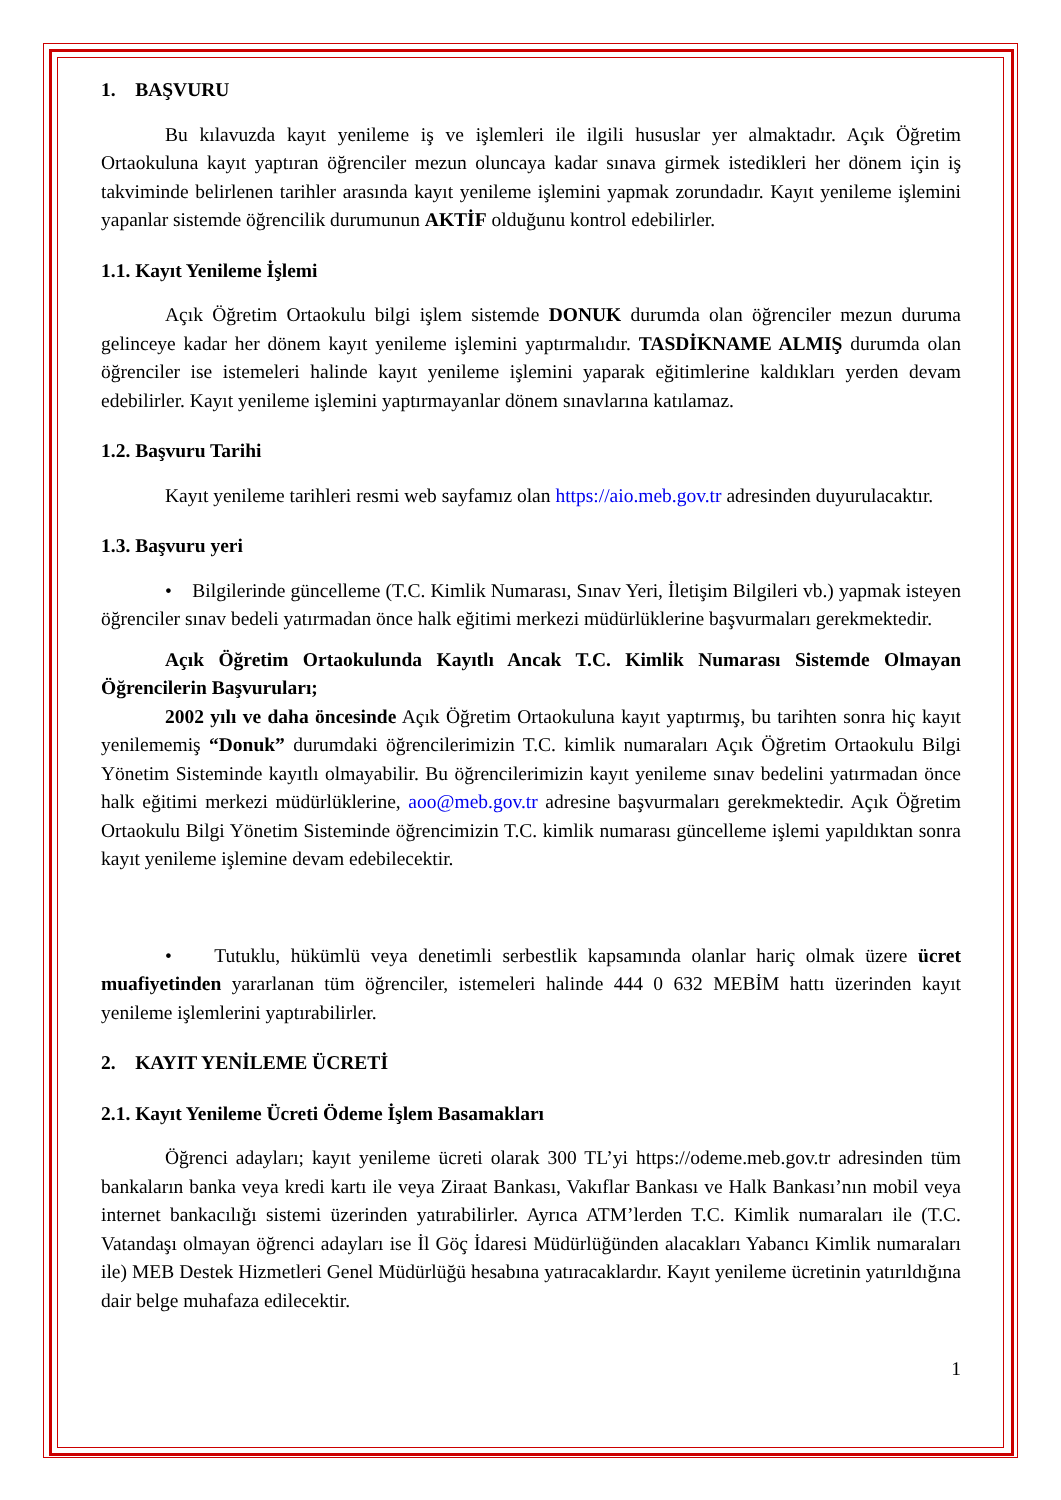1. BAŞVURU
Bu kılavuzda kayıt yenileme iş ve işlemleri ile ilgili hususlar yer almaktadır. Açık Öğretim Ortaokuluna kayıt yaptıran öğrenciler mezun oluncaya kadar sınava girmek istedikleri her dönem için iş takviminde belirlenen tarihler arasında kayıt yenileme işlemini yapmak zorundadır. Kayıt yenileme işlemini yapanlar sistemde öğrencilik durumunun AKTİF olduğunu kontrol edebilirler.
1.1. Kayıt Yenileme İşlemi
Açık Öğretim Ortaokulu bilgi işlem sistemde DONUK durumda olan öğrenciler mezun duruma gelinceye kadar her dönem kayıt yenileme işlemini yaptırmalıdır. TASDİKNAME ALMIŞ durumda olan öğrenciler ise istemeleri halinde kayıt yenileme işlemini yaparak eğitimlerine kaldıkları yerden devam edebilirler. Kayıt yenileme işlemini yaptırmayanlar dönem sınavlarına katılamaz.
1.2. Başvuru Tarihi
Kayıt yenileme tarihleri resmi web sayfamız olan https://aio.meb.gov.tr adresinden duyurulacaktır.
1.3. Başvuru yeri
• Bilgilerinde güncelleme (T.C. Kimlik Numarası, Sınav Yeri, İletişim Bilgileri vb.) yapmak isteyen öğrenciler sınav bedeli yatırmadan önce halk eğitimi merkezi müdürlüklerine başvurmaları gerekmektedir.
Açık Öğretim Ortaokulunda Kayıtlı Ancak T.C. Kimlik Numarası Sistemde Olmayan Öğrencilerin Başvuruları;
2002 yılı ve daha öncesinde Açık Öğretim Ortaokuluna kayıt yaptırmış, bu tarihten sonra hiç kayıt yenilememiş “Donuk” durumdaki öğrencilerimizin T.C. kimlik numaraları Açık Öğretim Ortaokulu Bilgi Yönetim Sisteminde kayıtlı olmayabilir. Bu öğrencilerimizin kayıt yenileme sınav bedelini yatırmadan önce halk eğitimi merkezi müdürlüklerine, aoo@meb.gov.tr adresine başvurmaları gerekmektedir. Açık Öğretim Ortaokulu Bilgi Yönetim Sisteminde öğrencimizin T.C. kimlik numarası güncelleme işlemi yapıldıktan sonra kayıt yenileme işlemine devam edebilecektir.
• Tutuklu, hükümlü veya denetimli serbestlik kapsamında olanlar hariç olmak üzere ücret muafiyetinden yararlanan tüm öğrenciler, istemeleri halinde 444 0 632 MEBİM hattı üzerinden kayıt yenileme işlemlerini yaptırabilirler.
2. KAYIT YENİLEME ÜCRETİ
2.1. Kayıt Yenileme Ücreti Ödeme İşlem Basamakları
Öğrenci adayları; kayıt yenileme ücreti olarak 300 TL’yi https://odeme.meb.gov.tr adresinden tüm bankaların banka veya kredi kartı ile veya Ziraat Bankası, Vakıflar Bankası ve Halk Bankası’nın mobil veya internet bankacılığı sistemi üzerinden yatırabilirler. Ayrıca ATM’lerden T.C. Kimlik numaraları ile (T.C. Vatandaşı olmayan öğrenci adayları ise İl Göç İdaresi Müdürlüğünden alacakları Yabancı Kimlik numaraları ile) MEB Destek Hizmetleri Genel Müdürlüğü hesabına yatıracaklardır. Kayıt yenileme ücretinin yatırıldığına dair belge muhafaza edilecektir.
1